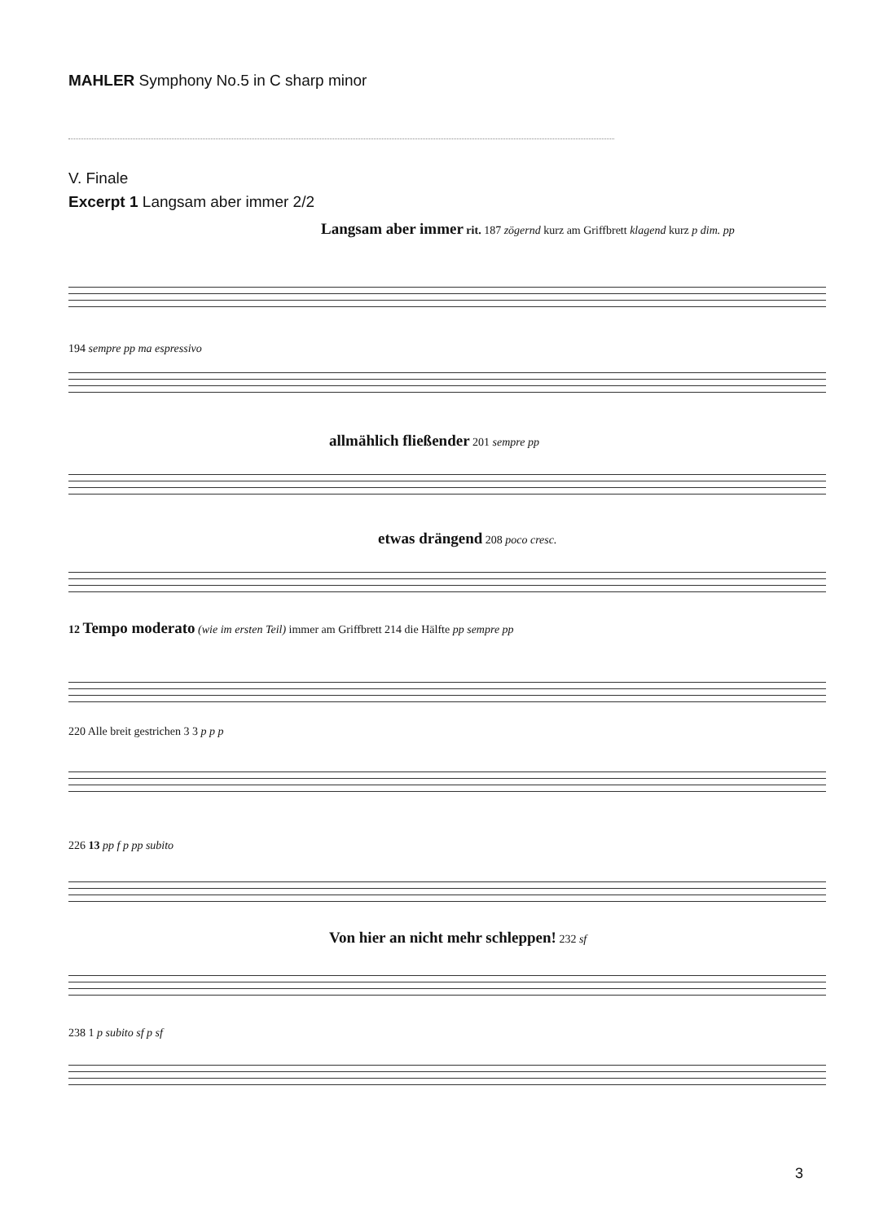MAHLER Symphony No.5 in C sharp minor
V. Finale
Excerpt 1 Langsam aber immer 2/2
Langsam aber immer rit. 187 zögernd kurz am Griffbrett klagend kurz p dim. pp
194 sempre pp ma espressivo
allmählich fließender 201 sempre pp
etwas drängend 208 poco cresc.
12 Tempo moderato (wie im ersten Teil) immer am Griffbrett 214 die Hälfte pp sempre pp
220 Alle breit gestrichen 3 3 p p p
226 13 pp f p pp subito
Von hier an nicht mehr schleppen! 232 sf
238 1 p subito sf p sf
3